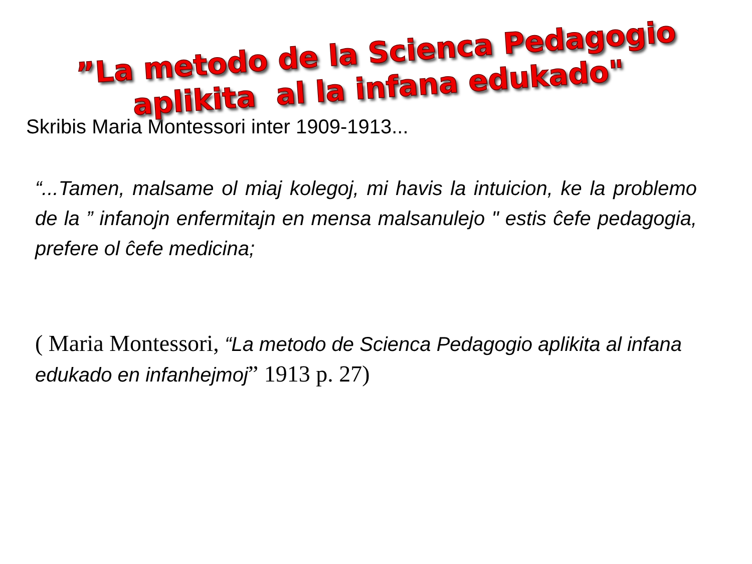”La metodo de la Scienca Pedagogio
aplikita al la infana edukado"
Skribis Maria Montessori inter 1909-1913...
“...Tamen, malsame ol miaj kolegoj, mi havis la intuicion, ke la problemo de la ” infanojn enfermitajn en mensa malsanulejo " estis ĉefe pedagogia, prefere ol ĉefe medicina;
( Maria Montessori, “La metodo de Scienca Pedagogio aplikita al infana edukado en infanhejmoj” 1913 p. 27)